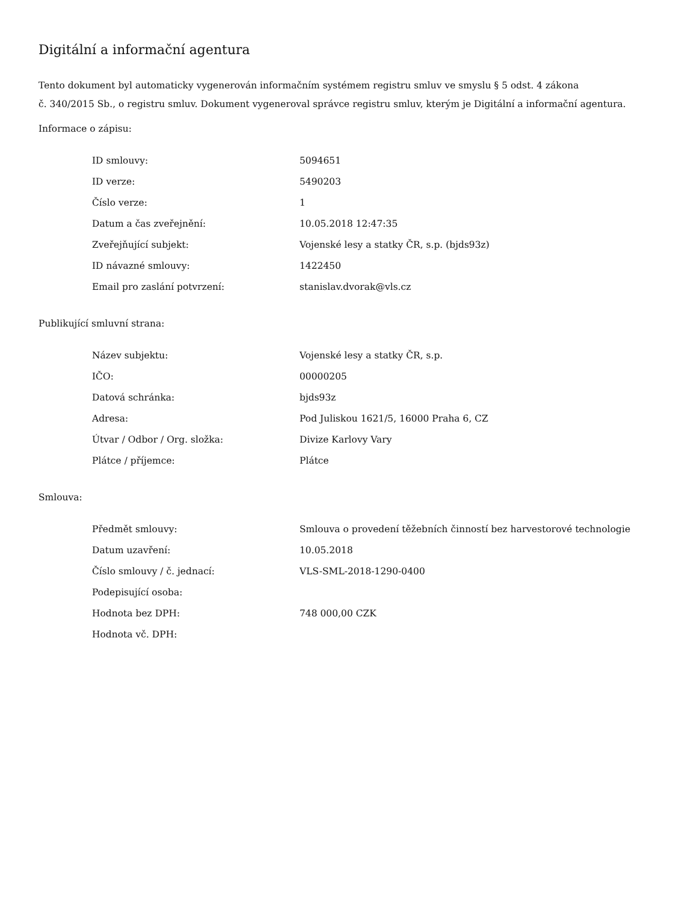Digitální a informační agentura
Tento dokument byl automaticky vygenerován informačním systémem registru smluv ve smyslu § 5 odst. 4 zákona
č. 340/2015 Sb., o registru smluv. Dokument vygeneroval správce registru smluv, kterým je Digitální a informační agentura.
Informace o zápisu:
| ID smlouvy: | 5094651 |
| ID verze: | 5490203 |
| Číslo verze: | 1 |
| Datum a čas zveřejnění: | 10.05.2018 12:47:35 |
| Zveřejňující subjekt: | Vojenské lesy a statky ČR, s.p. (bjds93z) |
| ID návazné smlouvy: | 1422450 |
| Email pro zaslání potvrzení: | stanislav.dvorak@vls.cz |
Publikující smluvní strana:
| Název subjektu: | Vojenské lesy a statky ČR, s.p. |
| IČO: | 00000205 |
| Datová schránka: | bjds93z |
| Adresa: | Pod Juliskou 1621/5, 16000 Praha 6, CZ |
| Útvar / Odbor / Org. složka: | Divize Karlovy Vary |
| Plátce / příjemce: | Plátce |
Smlouva:
| Předmět smlouvy: | Smlouva o provedení těžebních činností bez harvestorové technologie |
| Datum uzavření: | 10.05.2018 |
| Číslo smlouvy / č. jednací: | VLS-SML-2018-1290-0400 |
| Podepisující osoba: | |
| Hodnota bez DPH: | 748 000,00 CZK |
| Hodnota vč. DPH: | |